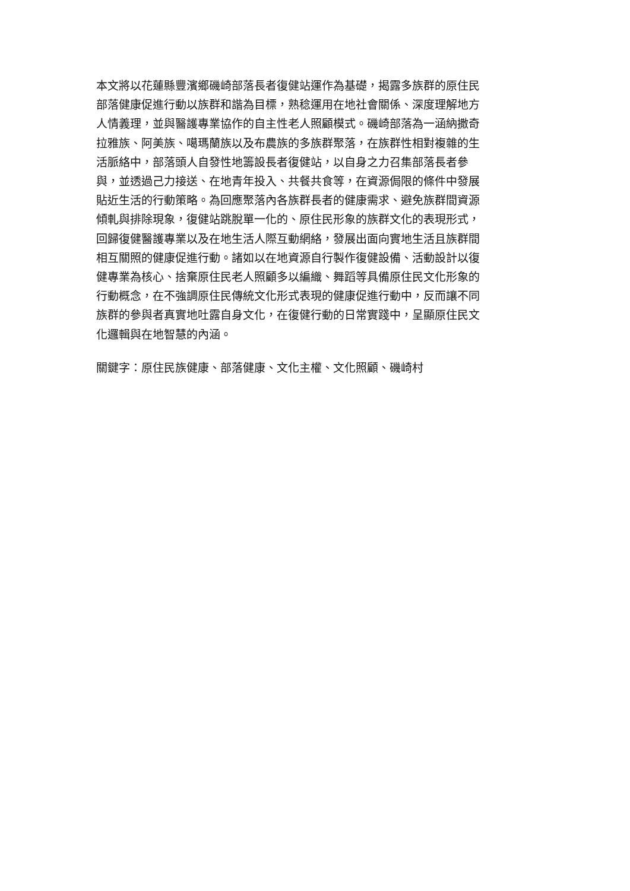本文將以花蓮縣豐濱鄉磯崎部落長者復健站運作為基礎，揭露多族群的原住民
部落健康促進行動以族群和諧為目標，熟稔運用在地社會關係、深度理解地方
人情義理，並與醫護專業協作的自主性老人照顧模式。磯崎部落為一涵納撒奇
拉雅族、阿美族、噶瑪蘭族以及布農族的多族群聚落，在族群性相對複雜的生
活脈絡中，部落頭人自發性地籌設長者復健站，以自身之力召集部落長者參
與，並透過己力接送、在地青年投入、共餐共食等，在資源侷限的條件中發展
貼近生活的行動策略。為回應聚落內各族群長者的健康需求、避免族群間資源
傾軋與排除現象，復健站跳脫單一化的、原住民形象的族群文化的表現形式，
回歸復健醫護專業以及在地生活人際互動網絡，發展出面向實地生活且族群間
相互關照的健康促進行動。諸如以在地資源自行製作復健設備、活動設計以復
健專業為核心、捨棄原住民老人照顧多以編織、舞蹈等具備原住民文化形象的
行動概念，在不強調原住民傳統文化形式表現的健康促進行動中，反而讓不同
族群的參與者真實地吐露自身文化，在復健行動的日常實踐中，呈顯原住民文
化邏輯與在地智慧的內涵。
關鍵字：原住民族健康、部落健康、文化主權、文化照顧、磯崎村